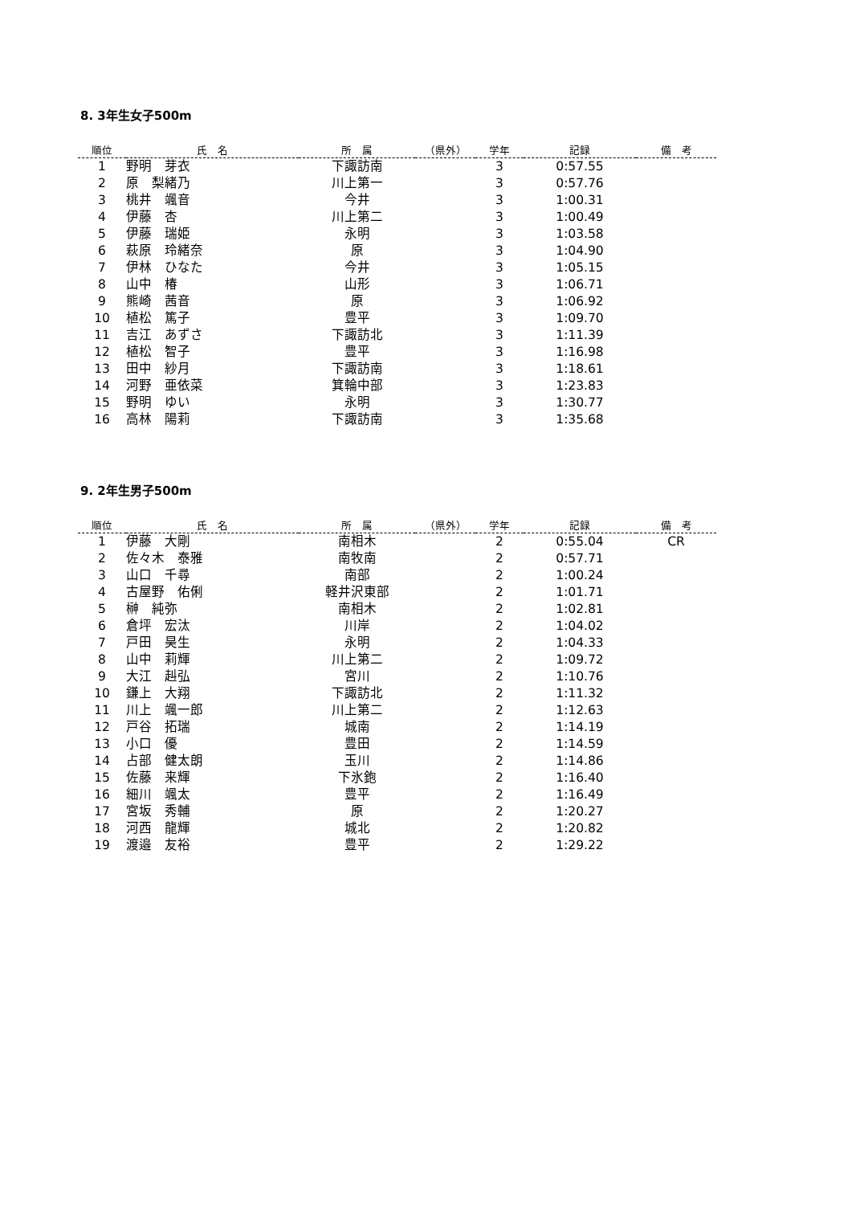8. 3年生女子500m
| 順位 | 氏 名 | 所 属 | （県外） | 学年 | 記録 | 備 考 |
| --- | --- | --- | --- | --- | --- | --- |
| 1 | 野明 芽衣 | 下諏訪南 | | 3 | 0:57.55 | |
| 2 | 原 梨緒乃 | 川上第一 | | 3 | 0:57.76 | |
| 3 | 桃井 颯音 | 今井 | | 3 | 1:00.31 | |
| 4 | 伊藤 杏 | 川上第二 | | 3 | 1:00.49 | |
| 5 | 伊藤 瑞姫 | 永明 | | 3 | 1:03.58 | |
| 6 | 萩原 玲緒奈 | 原 | | 3 | 1:04.90 | |
| 7 | 伊林 ひなた | 今井 | | 3 | 1:05.15 | |
| 8 | 山中 椿 | 山形 | | 3 | 1:06.71 | |
| 9 | 熊崎 茜音 | 原 | | 3 | 1:06.92 | |
| 10 | 植松 篤子 | 豊平 | | 3 | 1:09.70 | |
| 11 | 吉江 あずさ | 下諏訪北 | | 3 | 1:11.39 | |
| 12 | 植松 智子 | 豊平 | | 3 | 1:16.98 | |
| 13 | 田中 紗月 | 下諏訪南 | | 3 | 1:18.61 | |
| 14 | 河野 亜依菜 | 箕輪中部 | | 3 | 1:23.83 | |
| 15 | 野明 ゆい | 永明 | | 3 | 1:30.77 | |
| 16 | 高林 陽莉 | 下諏訪南 | | 3 | 1:35.68 | |
9. 2年生男子500m
| 順位 | 氏 名 | 所 属 | （県外） | 学年 | 記録 | 備 考 |
| --- | --- | --- | --- | --- | --- | --- |
| 1 | 伊藤 大剛 | 南相木 | | 2 | 0:55.04 | CR |
| 2 | 佐々木 泰雅 | 南牧南 | | 2 | 0:57.71 | |
| 3 | 山口 千尋 | 南部 | | 2 | 1:00.24 | |
| 4 | 古屋野 佑俐 | 軽井沢東部 | | 2 | 1:01.71 | |
| 5 | 榊 純弥 | 南相木 | | 2 | 1:02.81 | |
| 6 | 倉坪 宏汰 | 川岸 | | 2 | 1:04.02 | |
| 7 | 戸田 昊生 | 永明 | | 2 | 1:04.33 | |
| 8 | 山中 莉輝 | 川上第二 | | 2 | 1:09.72 | |
| 9 | 大江 赳弘 | 宮川 | | 2 | 1:10.76 | |
| 10 | 鎌上 大翔 | 下諏訪北 | | 2 | 1:11.32 | |
| 11 | 川上 颯一郎 | 川上第二 | | 2 | 1:12.63 | |
| 12 | 戸谷 拓瑞 | 城南 | | 2 | 1:14.19 | |
| 13 | 小口 優 | 豊田 | | 2 | 1:14.59 | |
| 14 | 占部 健太朗 | 玉川 | | 2 | 1:14.86 | |
| 15 | 佐藤 来輝 | 下氷鉋 | | 2 | 1:16.40 | |
| 16 | 細川 颯太 | 豊平 | | 2 | 1:16.49 | |
| 17 | 宮坂 秀輔 | 原 | | 2 | 1:20.27 | |
| 18 | 河西 龍輝 | 城北 | | 2 | 1:20.82 | |
| 19 | 渡邉 友裕 | 豊平 | | 2 | 1:29.22 | |